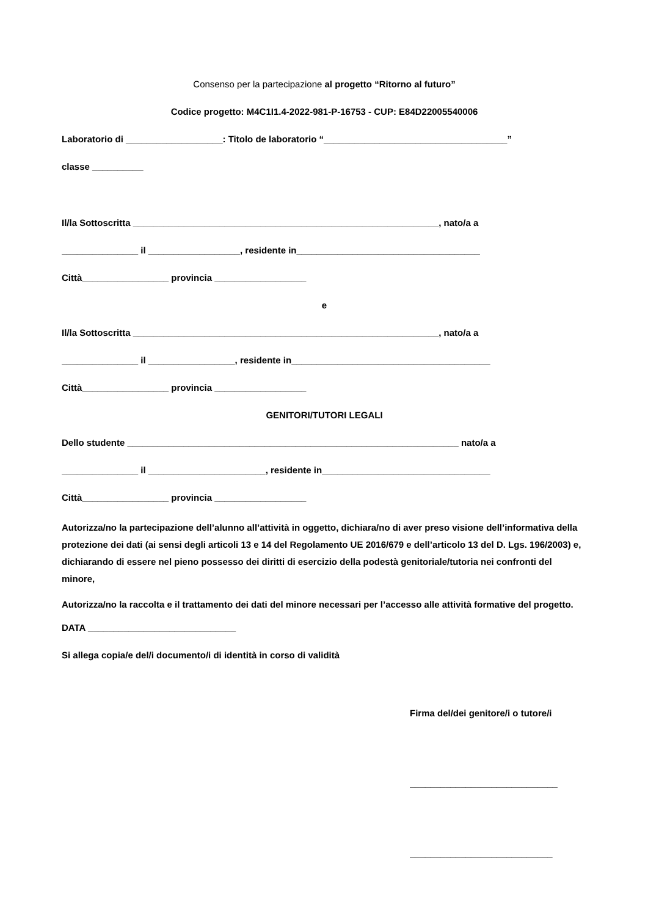Consenso per la partecipazione al progetto “Ritorno al futuro”
Codice progetto: M4C1I1.4-2022-981-P-16753 - CUP: E84D22005540006
Laboratorio di ___________________: Titolo de laboratorio “____________________________________”
classe __________
Il/la Sottoscritta ____________________________________________________________, nato/a a
_______________ il __________________, residente in____________________________________
Città_________________ provincia __________________
e
Il/la Sottoscritta ____________________________________________________________, nato/a a
_______________ il _________________, residente in_______________________________________
Città_________________ provincia __________________
GENITORI/TUTORI LEGALI
Dello studente _________________________________________________________________ nato/a a
_______________ il _______________________, residente in_________________________________
Città_________________ provincia __________________
Autorizza/no la partecipazione dell’alunno all’attività in oggetto, dichiara/no di aver preso visione dell’informativa della protezione dei dati (ai sensi degli articoli 13 e 14 del Regolamento UE 2016/679 e dell’articolo 13 del D. Lgs. 196/2003) e, dichiarando di essere nel pieno possesso dei diritti di esercizio della podestà genitoriale/tutoria nei confronti del minore,
Autorizza/no la raccolta e il trattamento dei dati del minore necessari per l’accesso alle attività formative del progetto.
DATA _____________________________
Si allega copia/e del/i documento/i di identità in corso di validità
Firma del/dei genitore/i o tutore/i
_____________________________
____________________________